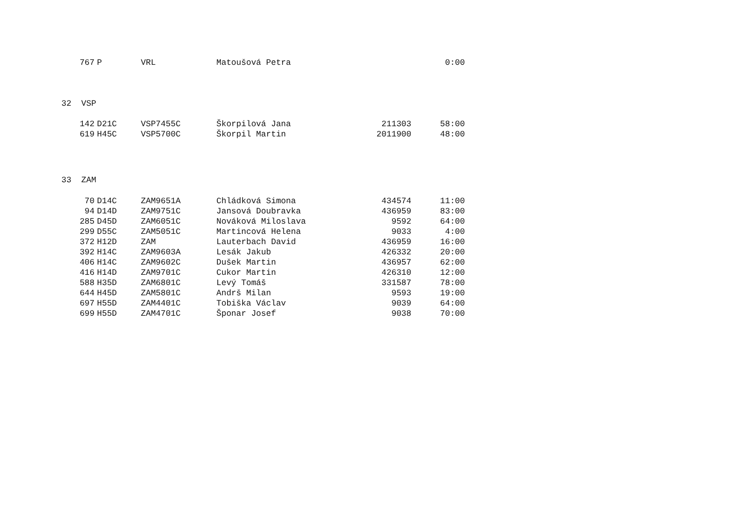| 767 | P | VRL | Matoušová Petra | | 0:00 |
32 VSP
| 142 | D21C | VSP7455C | Škorpilová Jana | 211303 | 58:00 |
| 619 | H45C | VSP5700C | Škorpil Martin | 2011900 | 48:00 |
33 ZAM
| 70 | D14C | ZAM9651A | Chládková Simona | 434574 | 11:00 |
| 94 | D14D | ZAM9751C | Jansová Doubravka | 436959 | 83:00 |
| 285 | D45D | ZAM6051C | Nováková Miloslava | 9592 | 64:00 |
| 299 | D55C | ZAM5051C | Martincová Helena | 9033 | 4:00 |
| 372 | H12D | ZAM | Lauterbach David | 436959 | 16:00 |
| 392 | H14C | ZAM9603A | Lesák Jakub | 426332 | 20:00 |
| 406 | H14C | ZAM9602C | Dušek Martin | 436957 | 62:00 |
| 416 | H14D | ZAM9701C | Cukor Martin | 426310 | 12:00 |
| 588 | H35D | ZAM6801C | Levý Tomáš | 331587 | 78:00 |
| 644 | H45D | ZAM5801C | Andrš Milan | 9593 | 19:00 |
| 697 | H55D | ZAM4401C | Tobiška Václav | 9039 | 64:00 |
| 699 | H55D | ZAM4701C | Šponar Josef | 9038 | 70:00 |